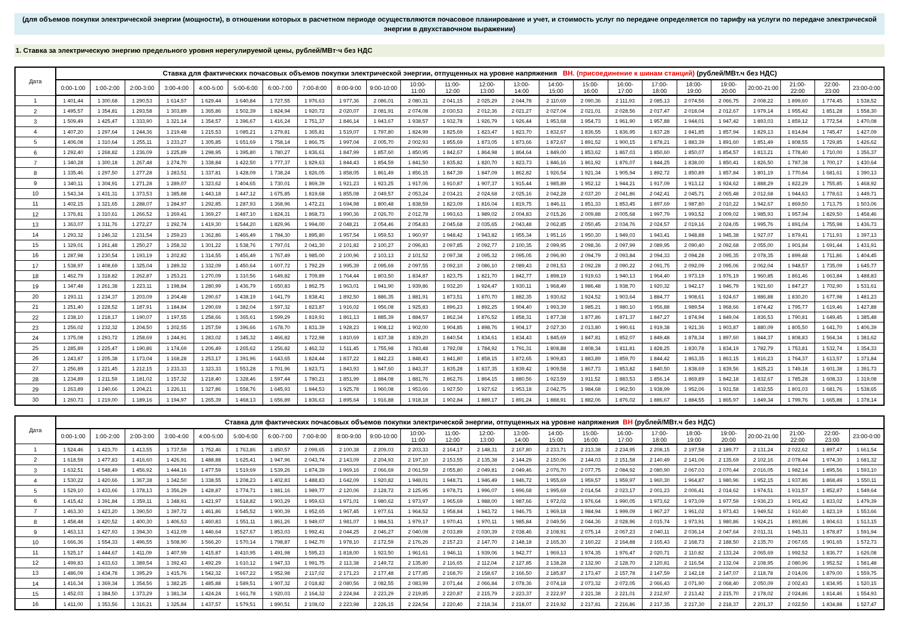(для объемов покупки электрической энергии (мощности), в отношении которых в расчетном периоде осуществляются почасовое планирование и учет, и стоимость услуг по передаче определяется по тарифу на услуги по передаче электрической энергии в двухставочном выражении)
1. Ставка за электрическую энергию предельного уровня нерегулируемой цены, рублей/МВт·ч без НДС
| Дата | Ставка для фактических почасовых объемов покупки электрической энергии, отпущенных на уровне напряжения ВН. (присоединение к шинам станций) (рублей/МВт.ч без НДС) | | | | | | | | | | | | | | | | | | | | | | | |
| --- | --- | --- | --- | --- | --- | --- | --- | --- | --- | --- | --- | --- | --- | --- | --- | --- | --- | --- | --- | --- | --- | --- | --- | --- |
| | 0:00-1:00 | 1:00-2:00 | 2:00-3:00 | 3:00-4:00 | 4:00-5:00 | 5:00-6:00 | 6:00-7:00 | 7:00-8:00 | 8:00-9:00 | 9:00-10:00 | 10:00- 11:00 | 11:00- 12:00 | 12:00- 13:00 | 13:00- 14:00 | 14:00- 15:00 | 15:00- 16:00 | 16:00- 17:00 | 17:00- 18:00 | 18:00- 19:00 | 19:00- 20:00 | 20:00-21:00 | 21:00- 22:00 | 22:00- 23:00 | 23:00-0:00 |
| 1 | 1 401,44 | 1 300,68 | 1 290,53 | 1 614,57 | 1 629,44 | 1 640,84 | 1 727,55 | 1 976,63 | 1 977,36 | 2 086,01 | 2 080,31 | 2 041,15 | 2 025,29 | 2 044,78 | 2 110,69 | 2 090,36 | 2 111,93 | 2 085,13 | 2 074,56 | 2 066,75 | 2 008,22 | 1 899,60 | 1 774,45 | 1 538,52 |
| 2 | 1 495,57 | 1 354,81 | 1 293,58 | 1 303,89 | 1 365,86 | 1 502,39 | 1 824,94 | 1 920,72 | 2 020,07 | 2 081,91 | 2 074,08 | 2 030,53 | 2 012,36 | 2 021,27 | 2 027,04 | 2 021,01 | 2 028,56 | 2 017,47 | 2 018,04 | 2 012,67 | 1 979,14 | 1 955,42 | 1 851,28 | 1 558,30 |
| 3 | 1 509,49 | 1 425,47 | 1 333,90 | 1 321,14 | 1 354,57 | 1 396,67 | 1 416,24 | 1 751,37 | 1 846,14 | 1 943,67 | 1 938,57 | 1 932,78 | 1 926,79 | 1 926,44 | 1 953,68 | 1 954,73 | 1 961,90 | 1 957,88 | 1 944,01 | 1 947,42 | 1 893,03 | 1 859,12 | 1 772,54 | 1 470,08 |
| 4 | 1 407,20 | 1 297,64 | 1 244,36 | 1 219,48 | 1 215,53 | 1 085,21 | 1 279,81 | 1 365,81 | 1 519,07 | 1 797,80 | 1 824,99 | 1 825,69 | 1 823,47 | 1 823,70 | 1 832,67 | 1 836,55 | 1 836,95 | 1 837,28 | 1 841,85 | 1 857,94 | 1 829,13 | 1 814,84 | 1 745,47 | 1 427,09 |
| 5 | 1 406,08 | 1 310,64 | 1 255,11 | 1 233,27 | 1 305,85 | 1 651,69 | 1 758,14 | 1 866,75 | 1 997,04 | 2 005,70 | 2 002,93 | 1 855,69 | 1 873,05 | 1 873,66 | 1 872,67 | 1 891,52 | 1 900,15 | 1 878,21 | 1 883,39 | 1 891,60 | 1 851,49 | 1 808,55 | 1 729,85 | 1 426,62 |
| 6 | 1 292,40 | 1 268,82 | 1 236,09 | 1 225,89 | 1 298,95 | 1 395,80 | 1 780,27 | 1 836,61 | 1 847,99 | 1 857,60 | 1 850,95 | 1 842,67 | 1 864,98 | 1 864,64 | 1 849,00 | 1 853,62 | 1 867,03 | 1 850,60 | 1 850,07 | 1 854,57 | 1 813,21 | 1 778,40 | 1 710,00 | 1 356,37 |
| 7 | 1 340,28 | 1 300,18 | 1 267,48 | 1 274,70 | 1 338,84 | 1 422,50 | 1 777,37 | 1 829,63 | 1 844,43 | 1 854,59 | 1 841,50 | 1 835,82 | 1 820,70 | 1 823,73 | 1 846,16 | 1 861,92 | 1 876,07 | 1 844,25 | 1 838,00 | 1 850,41 | 1 826,50 | 1 787,38 | 1 700,17 | 1 430,64 |
| 8 | 1 335,46 | 1 297,50 | 1 277,28 | 1 283,51 | 1 337,81 | 1 428,09 | 1 738,24 | 1 826,05 | 1 858,05 | 1 861,49 | 1 856,15 | 1 847,39 | 1 847,09 | 1 862,82 | 1 926,54 | 1 921,34 | 1 905,94 | 1 892,72 | 1 850,89 | 1 857,84 | 1 801,19 | 1 770,84 | 1 681,61 | 1 390,13 |
| 9 | 1 340,11 | 1 304,91 | 1 271,28 | 1 289,07 | 1 323,62 | 1 404,65 | 1 730,01 | 1 869,39 | 1 921,23 | 1 923,25 | 1 917,06 | 1 910,87 | 1 907,37 | 1 915,44 | 1 985,89 | 1 952,12 | 1 944,21 | 1 917,09 | 1 913,12 | 1 924,62 | 1 888,29 | 1 822,29 | 1 755,85 | 1 468,92 |
| 10 | 1 543,34 | 1 431,31 | 1 373,53 | 1 385,88 | 1 443,18 | 1 447,12 | 1 675,85 | 1 819,68 | 1 855,08 | 2 049,57 | 2 053,24 | 2 034,21 | 2 024,68 | 2 025,16 | 2 042,28 | 2 037,20 | 2 041,86 | 2 042,41 | 2 045,71 | 2 065,48 | 2 012,68 | 1 944,63 | 1 778,63 | 1 449,71 |
| 11 | 1 402,15 | 1 321,65 | 1 288,07 | 1 284,97 | 1 292,85 | 1 287,93 | 1 368,96 | 1 472,21 | 1 694,98 | 1 800,48 | 1 838,59 | 1 823,09 | 1 816,04 | 1 819,75 | 1 846,11 | 1 851,33 | 1 853,45 | 1 897,69 | 1 987,80 | 2 010,22 | 1 942,67 | 1 869,50 | 1 713,75 | 1 503,06 |
| 12 | 1 376,81 | 1 310,61 | 1 266,52 | 1 269,41 | 1 369,27 | 1 487,10 | 1 824,31 | 1 868,73 | 1 990,36 | 2 026,70 | 2 012,78 | 1 993,63 | 1 989,02 | 2 004,83 | 2 015,26 | 2 009,88 | 2 005,68 | 1 997,79 | 1 993,52 | 2 009,02 | 1 985,93 | 1 957,94 | 1 829,50 | 1 458,46 |
| 13 | 1 363,07 | 1 311,76 | 1 272,27 | 1 292,74 | 1 419,30 | 1 544,20 | 1 829,96 | 1 994,00 | 2 048,21 | 2 054,46 | 2 054,83 | 2 045,68 | 2 035,65 | 2 043,48 | 2 062,85 | 2 050,45 | 2 034,76 | 2 024,57 | 2 019,16 | 2 024,05 | 1 995,76 | 1 891,04 | 1 755,98 | 1 436,73 |
| 14 | 1 293,32 | 1 246,32 | 1 231,54 | 1 259,23 | 1 362,86 | 1 466,49 | 1 784,30 | 1 895,80 | 1 957,54 | 1 959,53 | 1 960,97 | 1 948,42 | 1 943,82 | 1 955,34 | 1 951,16 | 1 950,30 | 1 949,03 | 1 943,41 | 1 948,88 | 1 945,38 | 1 927,07 | 1 879,41 | 1 711,93 | 1 397,13 |
| 15 | 1 329,01 | 1 261,48 | 1 250,27 | 1 258,32 | 1 301,22 | 1 538,76 | 1 797,01 | 2 041,30 | 2 101,82 | 2 100,27 | 2 096,83 | 2 097,85 | 2 092,77 | 2 100,35 | 2 099,95 | 2 098,36 | 2 097,99 | 2 089,95 | 2 090,40 | 2 092,68 | 2 055,00 | 1 901,84 | 1 691,44 | 1 431,91 |
| 16 | 1 287,98 | 1 230,54 | 1 193,19 | 1 202,82 | 1 314,55 | 1 456,49 | 1 767,49 | 1 985,00 | 2 100,96 | 2 103,13 | 2 101,52 | 2 097,38 | 2 095,32 | 2 095,05 | 2 096,90 | 2 094,79 | 2 093,84 | 2 094,33 | 2 094,28 | 2 095,35 | 2 078,35 | 1 899,48 | 1 711,86 | 1 404,45 |
| 17 | 1 538,97 | 1 408,69 | 1 325,04 | 1 289,32 | 1 332,09 | 1 450,64 | 1 607,72 | 1 792,29 | 1 995,39 | 2 095,69 | 2 097,55 | 2 092,10 | 2 086,10 | 2 089,43 | 2 091,53 | 2 092,28 | 2 090,22 | 2 091,75 | 2 092,09 | 2 095,06 | 2 062,04 | 1 948,57 | 1 735,09 | 1 645,77 |
| 18 | 1 462,79 | 1 318,82 | 1 262,87 | 1 253,21 | 1 270,09 | 1 310,56 | 1 649,82 | 1 709,89 | 1 764,44 | 1 803,50 | 1 834,87 | 1 823,75 | 1 821,70 | 1 842,77 | 1 898,19 | 1 919,63 | 1 940,13 | 1 964,40 | 1 973,19 | 1 976,19 | 1 960,85 | 1 861,46 | 1 663,84 | 1 488,83 |
| 19 | 1 347,48 | 1 261,38 | 1 223,11 | 1 198,84 | 1 280,99 | 1 436,79 | 1 650,83 | 1 862,75 | 1 963,01 | 1 941,90 | 1 939,86 | 1 932,20 | 1 924,47 | 1 930,11 | 1 968,49 | 1 986,48 | 1 938,70 | 1 920,32 | 1 942,17 | 1 946,79 | 1 921,60 | 1 847,27 | 1 702,90 | 1 531,61 |
| 20 | 1 293,11 | 1 234,37 | 1 203,09 | 1 204,48 | 1 290,67 | 1 438,19 | 1 641,79 | 1 838,41 | 1 892,50 | 1 886,35 | 1 881,91 | 1 873,51 | 1 870,70 | 1 882,35 | 1 930,62 | 1 924,52 | 1 903,64 | 1 884,77 | 1 908,61 | 1 924,67 | 1 886,88 | 1 830,20 | 1 677,98 | 1 481,23 |
| 21 | 1 251,40 | 1 228,52 | 1 187,91 | 1 184,84 | 1 290,69 | 1 382,04 | 1 597,32 | 1 823,87 | 1 916,02 | 1 956,08 | 1 925,83 | 1 896,23 | 1 892,25 | 1 904,40 | 1 993,39 | 1 985,21 | 1 980,10 | 1 956,88 | 1 989,54 | 1 968,66 | 1 874,42 | 1 795,77 | 1 619,46 | 1 427,88 |
| 22 | 1 238,10 | 1 218,17 | 1 190,07 | 1 197,55 | 1 258,66 | 1 365,61 | 1 599,29 | 1 819,91 | 1 861,13 | 1 885,39 | 1 884,57 | 1 862,34 | 1 876,52 | 1 858,31 | 1 877,38 | 1 877,86 | 1 871,37 | 1 847,27 | 1 874,94 | 1 849,04 | 1 836,53 | 1 790,81 | 1 649,45 | 1 385,48 |
| 23 | 1 256,02 | 1 232,32 | 1 204,50 | 1 202,55 | 1 257,59 | 1 396,66 | 1 678,70 | 1 831,39 | 1 928,23 | 1 908,12 | 1 902,00 | 1 904,85 | 1 898,76 | 1 904,17 | 2 027,30 | 2 013,80 | 1 990,61 | 1 919,38 | 1 921,36 | 1 903,87 | 1 880,09 | 1 805,50 | 1 641,70 | 1 406,39 |
| 24 | 1 375,08 | 1 293,72 | 1 258,69 | 1 244,91 | 1 283,02 | 1 345,32 | 1 466,82 | 1 722,98 | 1 810,69 | 1 837,38 | 1 839,20 | 1 840,54 | 1 834,61 | 1 834,43 | 1 845,69 | 1 847,81 | 1 852,07 | 1 849,48 | 1 878,34 | 1 897,60 | 1 844,37 | 1 808,83 | 1 564,34 | 1 381,62 |
| 25 | 1 285,89 | 1 225,47 | 1 190,86 | 1 174,69 | 1 206,49 | 1 265,62 | 1 256,82 | 1 462,32 | 1 511,45 | 1 755,98 | 1 783,48 | 1 792,08 | 1 784,92 | 1 791,31 | 1 808,88 | 1 808,34 | 1 811,81 | 1 828,25 | 1 830,78 | 1 834,19 | 1 782,79 | 1 753,81 | 1 532,74 | 1 354,33 |
| 26 | 1 243,87 | 1 205,38 | 1 173,04 | 1 168,28 | 1 253,17 | 1 391,96 | 1 643,65 | 1 824,44 | 1 837,22 | 1 842,23 | 1 848,43 | 1 841,80 | 1 858,15 | 1 872,65 | 1 909,83 | 1 883,89 | 1 859,70 | 1 844,42 | 1 863,35 | 1 863,15 | 1 816,23 | 1 764,37 | 1 613,57 | 1 371,84 |
| 27 | 1 256,89 | 1 221,45 | 1 212,15 | 1 233,33 | 1 323,33 | 1 553,28 | 1 701,96 | 1 823,71 | 1 843,93 | 1 847,60 | 1 843,37 | 1 835,28 | 1 837,35 | 1 839,42 | 1 909,58 | 1 867,73 | 1 853,82 | 1 840,50 | 1 838,69 | 1 839,56 | 1 825,23 | 1 749,18 | 1 601,38 | 1 391,73 |
| 28 | 1 234,89 | 1 211,59 | 1 181,02 | 1 157,32 | 1 218,40 | 1 328,46 | 1 597,44 | 1 780,21 | 1 851,99 | 1 884,08 | 1 881,76 | 1 862,76 | 1 864,15 | 1 880,56 | 1 923,59 | 1 911,52 | 1 883,53 | 1 856,14 | 1 869,89 | 1 842,18 | 1 832,67 | 1 785,28 | 1 608,33 | 1 319,08 |
| 29 | 1 263,89 | 1 240,66 | 1 204,21 | 1 226,11 | 1 327,86 | 1 558,76 | 1 645,93 | 1 844,53 | 1 925,78 | 1 960,08 | 1 953,66 | 1 927,50 | 1 927,62 | 1 953,18 | 2 042,75 | 1 984,68 | 1 962,50 | 1 938,99 | 1 952,06 | 1 931,58 | 1 832,55 | 1 801,03 | 1 681,76 | 1 538,65 |
| 30 | 1 260,73 | 1 219,00 | 1 189,16 | 1 194,97 | 1 265,39 | 1 468,13 | 1 656,89 | 1 836,63 | 1 895,64 | 1 916,88 | 1 918,18 | 1 902,84 | 1 889,17 | 1 891,24 | 1 888,91 | 1 882,06 | 1 876,02 | 1 886,67 | 1 884,55 | 1 865,97 | 1 849,34 | 1 799,76 | 1 665,88 | 1 378,14 |
| Дата | Ставка для фактических почасовых объемов покупки электрической энергии, отпущенных на уровне напряжения ВН (рублей/МВт.ч без НДС) | | | | | | | | | | | | | | | | | | | | | | | |
| --- | --- | --- | --- | --- | --- | --- | --- | --- | --- | --- | --- | --- | --- | --- | --- | --- | --- | --- | --- | --- | --- | --- | --- | --- |
| | 0:00-1:00 | 1:00-2:00 | 2:00-3:00 | 3:00-4:00 | 4:00-5:00 | 5:00-6:00 | 6:00-7:00 | 7:00-8:00 | 8:00-9:00 | 9:00-10:00 | 10:00- 11:00 | 11:00- 12:00 | 12:00- 13:00 | 13:00- 14:00 | 14:00- 15:00 | 15:00- 16:00 | 16:00- 17:00 | 17:00- 18:00 | 18:00- 19:00 | 19:00- 20:00 | 20:00-21:00 | 21:00- 22:00 | 22:00- 23:00 | 23:00-0:00 |
| 1 | 1 524,46 | 1 423,70 | 1 413,55 | 1 737,59 | 1 752,46 | 1 763,86 | 1 850,57 | 2 099,65 | 2 100,38 | 2 209,03 | 2 203,33 | 2 164,17 | 2 148,31 | 2 167,80 | 2 233,71 | 2 213,38 | 2 234,95 | 2 208,15 | 2 197,58 | 2 189,77 | 2 131,24 | 2 022,62 | 1 897,47 | 1 661,54 |
| 2 | 1 618,59 | 1 477,83 | 1 416,60 | 1 426,91 | 1 488,88 | 1 625,41 | 1 947,96 | 2 043,74 | 2 143,09 | 2 204,93 | 2 197,10 | 2 153,55 | 2 135,38 | 2 144,29 | 2 150,06 | 2 144,03 | 2 151,58 | 2 140,49 | 2 141,06 | 2 135,69 | 2 102,16 | 2 078,44 | 1 974,30 | 1 681,32 |
| 3 | 1 632,51 | 1 548,49 | 1 456,92 | 1 444,16 | 1 477,59 | 1 519,69 | 1 539,26 | 1 874,39 | 1 969,16 | 2 066,69 | 2 061,59 | 2 055,80 | 2 049,81 | 2 049,46 | 2 076,70 | 2 077,75 | 2 084,92 | 2 080,90 | 2 067,03 | 2 070,44 | 2 016,05 | 1 982,14 | 1 895,56 | 1 593,10 |
| 4 | 1 530,22 | 1 420,66 | 1 367,38 | 1 342,50 | 1 338,55 | 1 208,23 | 1 402,83 | 1 488,83 | 1 642,09 | 1 920,82 | 1 948,01 | 1 948,71 | 1 946,49 | 1 946,72 | 1 955,69 | 1 959,57 | 1 959,97 | 1 960,30 | 1 964,87 | 1 980,96 | 1 952,15 | 1 937,86 | 1 868,49 | 1 550,11 |
| 5 | 1 529,10 | 1 433,66 | 1 378,13 | 1 356,29 | 1 428,87 | 1 774,71 | 1 881,16 | 1 989,77 | 2 120,06 | 2 128,72 | 2 125,95 | 1 978,71 | 1 996,07 | 1 996,68 | 1 995,69 | 2 014,54 | 2 023,17 | 2 001,23 | 2 006,41 | 2 014,62 | 1 974,51 | 1 931,57 | 1 852,87 | 1 549,64 |
| 6 | 1 415,42 | 1 391,84 | 1 359,11 | 1 348,91 | 1 421,97 | 1 518,82 | 1 903,29 | 1 959,63 | 1 971,01 | 1 980,62 | 1 973,97 | 1 965,69 | 1 988,00 | 1 987,66 | 1 972,02 | 1 976,64 | 1 990,05 | 1 973,62 | 1 973,09 | 1 977,59 | 1 936,23 | 1 901,42 | 1 833,02 | 1 479,39 |
| 7 | 1 463,30 | 1 423,20 | 1 390,50 | 1 397,72 | 1 461,86 | 1 545,52 | 1 900,39 | 1 952,65 | 1 967,45 | 1 977,61 | 1 964,52 | 1 958,84 | 1 943,72 | 1 946,75 | 1 969,18 | 1 984,94 | 1 999,09 | 1 967,27 | 1 961,02 | 1 973,43 | 1 949,52 | 1 910,40 | 1 823,19 | 1 553,66 |
| 8 | 1 458,48 | 1 420,52 | 1 400,30 | 1 406,53 | 1 460,83 | 1 551,11 | 1 861,26 | 1 949,07 | 1 981,07 | 1 984,51 | 1 979,17 | 1 970,41 | 1 970,11 | 1 985,84 | 2 049,56 | 2 044,36 | 2 028,96 | 2 015,74 | 1 973,91 | 1 980,86 | 1 924,21 | 1 893,86 | 1 804,63 | 1 513,15 |
| 9 | 1 463,13 | 1 427,93 | 1 394,30 | 1 412,09 | 1 446,64 | 1 527,67 | 1 853,03 | 1 992,41 | 2 044,25 | 2 046,27 | 2 040,08 | 2 033,89 | 2 030,39 | 2 038,46 | 2 108,91 | 2 075,14 | 2 067,23 | 2 040,11 | 2 036,14 | 2 047,64 | 2 011,31 | 1 945,31 | 1 878,87 | 1 591,94 |
| 10 | 1 666,36 | 1 554,33 | 1 496,55 | 1 508,90 | 1 566,20 | 1 570,14 | 1 798,87 | 1 942,70 | 1 978,10 | 2 172,59 | 2 176,26 | 2 157,23 | 2 147,70 | 2 148,18 | 2 165,30 | 2 160,22 | 2 164,88 | 2 165,43 | 2 168,73 | 2 188,50 | 2 135,70 | 2 067,65 | 1 901,65 | 1 572,73 |
| 11 | 1 525,17 | 1 444,67 | 1 411,09 | 1 407,99 | 1 415,87 | 1 410,95 | 1 491,98 | 1 595,23 | 1 818,00 | 1 923,50 | 1 961,61 | 1 946,11 | 1 939,06 | 1 942,77 | 1 969,13 | 1 974,35 | 1 976,47 | 2 020,71 | 2 110,82 | 2 133,24 | 2 065,69 | 1 992,52 | 1 836,77 | 1 626,08 |
| 12 | 1 499,83 | 1 433,63 | 1 389,54 | 1 392,43 | 1 492,29 | 1 610,12 | 1 947,33 | 1 991,75 | 2 113,38 | 2 149,72 | 2 135,80 | 2 116,65 | 2 112,04 | 2 127,85 | 2 138,28 | 2 132,90 | 2 128,70 | 2 120,81 | 2 116,54 | 2 132,04 | 2 108,95 | 2 080,96 | 1 952,52 | 1 581,48 |
| 13 | 1 486,09 | 1 434,78 | 1 395,29 | 1 415,76 | 1 542,32 | 1 667,22 | 1 952,98 | 2 117,02 | 2 171,23 | 2 177,48 | 2 177,85 | 2 168,70 | 2 158,67 | 2 166,50 | 2 185,87 | 2 173,47 | 2 157,78 | 2 147,59 | 2 142,18 | 2 147,07 | 2 118,78 | 2 014,06 | 1 879,00 | 1 559,75 |
| 14 | 1 416,34 | 1 369,34 | 1 354,56 | 1 382,25 | 1 485,88 | 1 589,51 | 1 907,32 | 2 018,82 | 2 080,56 | 2 082,55 | 2 083,99 | 2 071,44 | 2 066,84 | 2 078,36 | 2 074,18 | 2 073,32 | 2 072,05 | 2 066,43 | 2 071,90 | 2 068,40 | 2 050,09 | 2 002,43 | 1 834,95 | 1 520,15 |
| 15 | 1 452,03 | 1 384,50 | 1 373,29 | 1 381,34 | 1 424,24 | 1 661,78 | 1 920,03 | 2 164,32 | 2 224,84 | 2 223,29 | 2 219,85 | 2 220,87 | 2 215,79 | 2 223,37 | 2 222,97 | 2 221,38 | 2 221,01 | 2 212,97 | 2 213,42 | 2 215,70 | 2 178,02 | 2 024,86 | 1 814,46 | 1 554,93 |
| 16 | 1 411,00 | 1 353,56 | 1 316,21 | 1 325,84 | 1 437,57 | 1 579,51 | 1 890,51 | 2 108,02 | 2 223,98 | 2 226,15 | 2 224,54 | 2 220,40 | 2 218,34 | 2 218,07 | 2 219,92 | 2 217,81 | 2 216,86 | 2 217,35 | 2 217,30 | 2 218,37 | 2 201,37 | 2 022,50 | 1 834,88 | 1 527,47 |